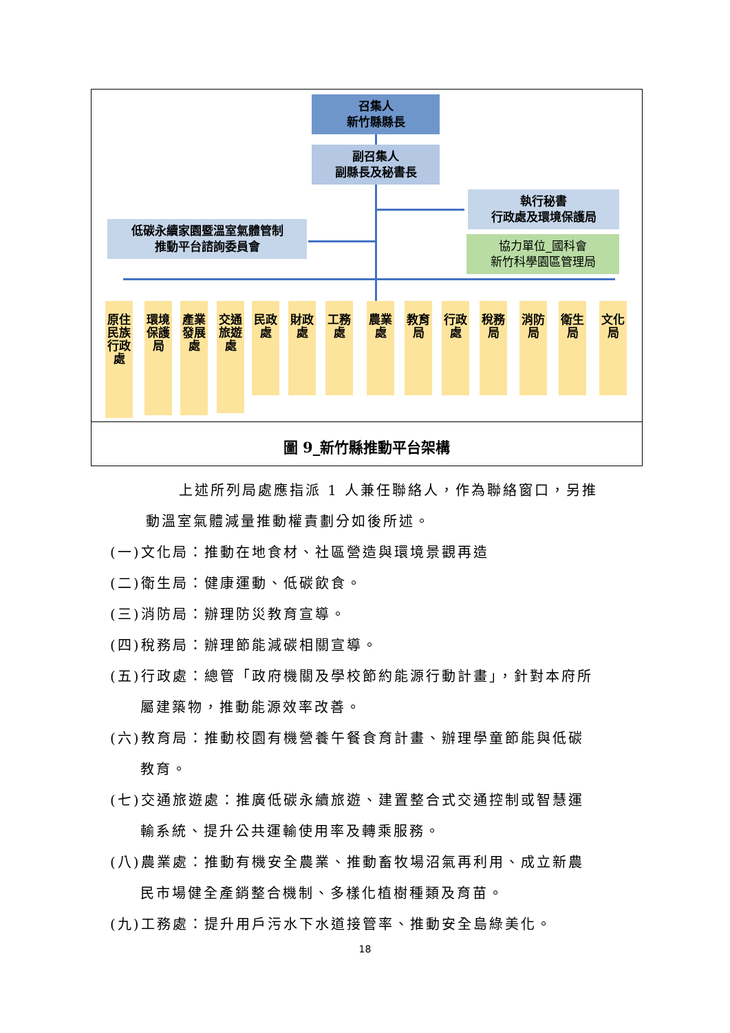召集人
新竹縣縣長
副召集人
副縣長及秘書長
執行秘書
行政處及環境保護局
協力單位_國科會
新竹科學園區管理局
低碳永續家園暨溫室氣體管制
推動平台諮詢委員會
原住民族行政處
環境保護局
產業發展處
交通旅遊處
民政處
財政處
工務處
農業處
教育局
行政處
稅務局
消防局
衛生局
文化局
圖 9_新竹縣推動平台架構
上述所列局處應指派 1 人兼任聯絡人，作為聯絡窗口，另推
動溫室氣體減量推動權責劃分如後所述。
(一)文化局：推動在地食材、社區營造與環境景觀再造
(二)衛生局：健康運動、低碳飲食。
(三)消防局：辦理防災教育宣導。
(四)稅務局：辦理節能減碳相關宣導。
(五)行政處：總管「政府機關及學校節約能源行動計畫」，針對本府所
屬建築物，推動能源效率改善。
(六)教育局：推動校園有機營養午餐食育計畫、辦理學童節能與低碳
教育。
(七)交通旅遊處：推廣低碳永續旅遊、建置整合式交通控制或智慧運
輸系統、提升公共運輸使用率及轉乘服務。
(八)農業處：推動有機安全農業、推動畜牧場沼氣再利用、成立新農
民市場健全產銷整合機制、多樣化植樹種類及育苗。
(九)工務處：提升用戶污水下水道接管率、推動安全島綠美化。
18